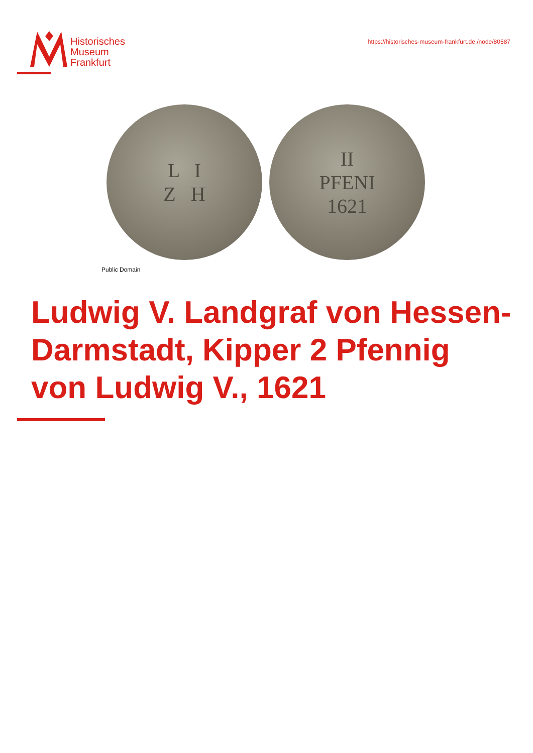Historisches
Museum
Frankfurt
https://historisches-museum-frankfurt.de./node/80587
L I
Z H
II
PFENI
1621
Public Domain
Ludwig V. Landgraf von Hessen-Darmstadt, Kipper 2 Pfennig von Ludwig V., 1621